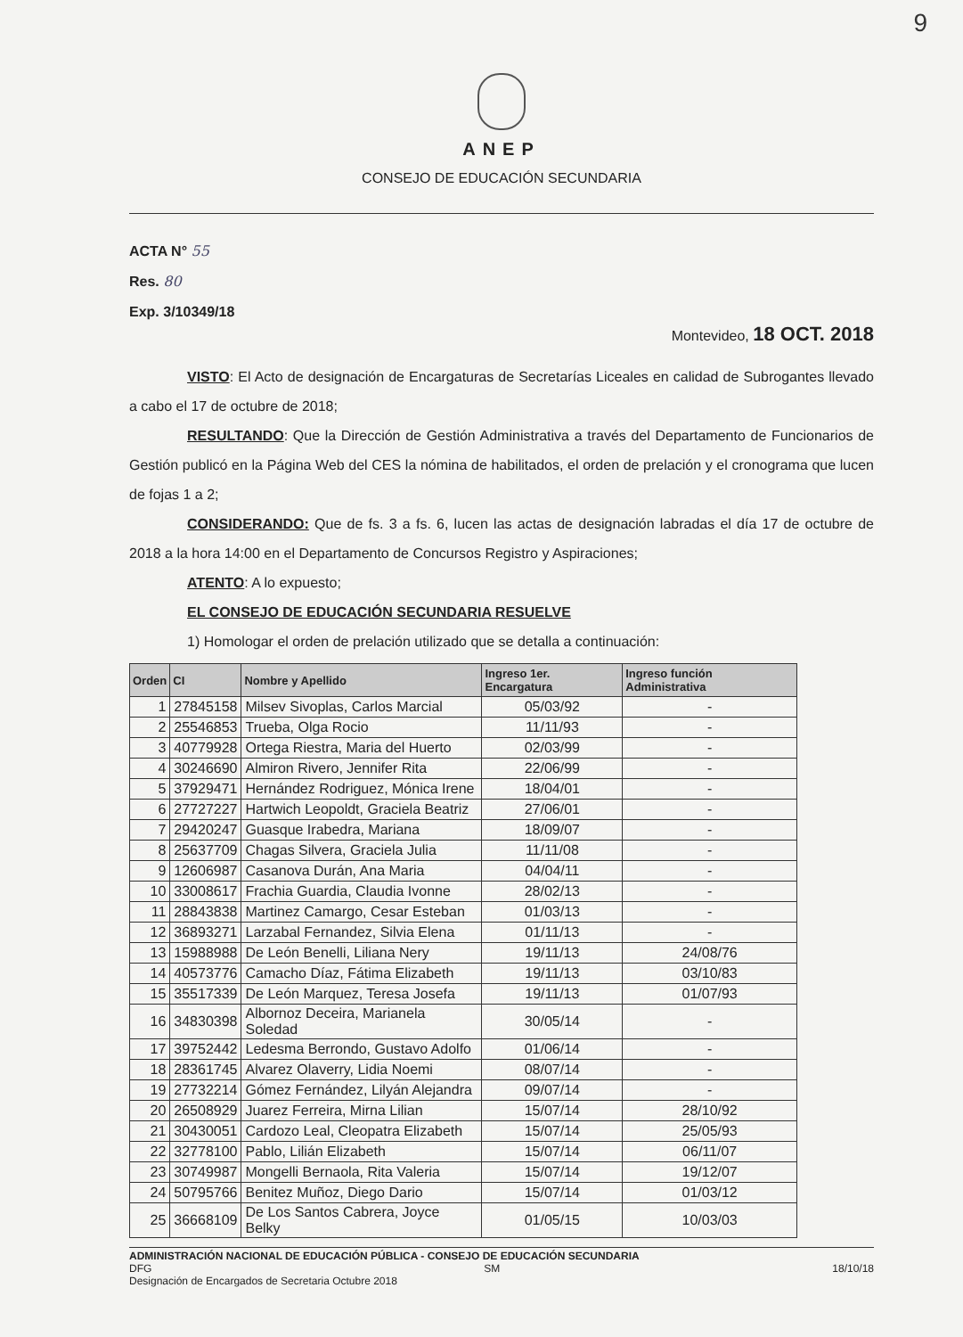9
ANEP
CONSEJO DE EDUCACIÓN SECUNDARIA
ACTA N° 55
Res. 80
Exp. 3/10349/18
Montevideo, 18 OCT. 2018
VISTO: El Acto de designación de Encargaturas de Secretarías Liceales en calidad de Subrogantes llevado a cabo el 17 de octubre de 2018;
RESULTANDO: Que la Dirección de Gestión Administrativa a través del Departamento de Funcionarios de Gestión publicó en la Página Web del CES la nómina de habilitados, el orden de prelación y el cronograma que lucen de fojas 1 a 2;
CONSIDERANDO: Que de fs. 3 a fs. 6, lucen las actas de designación labradas el día 17 de octubre de 2018 a la hora 14:00 en el Departamento de Concursos Registro y Aspiraciones;
ATENTO: A lo expuesto;
EL CONSEJO DE EDUCACIÓN SECUNDARIA RESUELVE
1) Homologar el orden de prelación utilizado que se detalla a continuación:
| Orden | CI | Nombre y Apellido | Ingreso 1er. Encargatura | Ingreso función Administrativa |
| --- | --- | --- | --- | --- |
| 1 | 27845158 | Milsev Sivoplas, Carlos Marcial | 05/03/92 | - |
| 2 | 25546853 | Trueba, Olga Rocio | 11/11/93 | - |
| 3 | 40779928 | Ortega Riestra, Maria del Huerto | 02/03/99 | - |
| 4 | 30246690 | Almiron Rivero, Jennifer Rita | 22/06/99 | - |
| 5 | 37929471 | Hernández Rodriguez, Mónica Irene | 18/04/01 | - |
| 6 | 27727227 | Hartwich Leopoldt, Graciela Beatriz | 27/06/01 | - |
| 7 | 29420247 | Guasque Irabedra, Mariana | 18/09/07 | - |
| 8 | 25637709 | Chagas Silvera, Graciela Julia | 11/11/08 | - |
| 9 | 12606987 | Casanova Durán, Ana Maria | 04/04/11 | - |
| 10 | 33008617 | Frachia Guardia, Claudia Ivonne | 28/02/13 | - |
| 11 | 28843838 | Martinez Camargo, Cesar Esteban | 01/03/13 | - |
| 12 | 36893271 | Larzabal Fernandez, Silvia Elena | 01/11/13 | - |
| 13 | 15988988 | De León Benelli, Liliana Nery | 19/11/13 | 24/08/76 |
| 14 | 40573776 | Camacho Díaz, Fátima Elizabeth | 19/11/13 | 03/10/83 |
| 15 | 35517339 | De León Marquez, Teresa Josefa | 19/11/13 | 01/07/93 |
| 16 | 34830398 | Albornoz Deceira, Marianela Soledad | 30/05/14 | - |
| 17 | 39752442 | Ledesma Berrondo, Gustavo Adolfo | 01/06/14 | - |
| 18 | 28361745 | Alvarez Olaverry, Lidia Noemi | 08/07/14 | - |
| 19 | 27732214 | Gómez Fernández, Lilyán Alejandra | 09/07/14 | - |
| 20 | 26508929 | Juarez Ferreira, Mirna Lilian | 15/07/14 | 28/10/92 |
| 21 | 30430051 | Cardozo Leal, Cleopatra Elizabeth | 15/07/14 | 25/05/93 |
| 22 | 32778100 | Pablo, Lilián Elizabeth | 15/07/14 | 06/11/07 |
| 23 | 30749987 | Mongelli Bernaola, Rita Valeria | 15/07/14 | 19/12/07 |
| 24 | 50795766 | Benitez Muñoz, Diego Dario | 15/07/14 | 01/03/12 |
| 25 | 36668109 | De Los Santos Cabrera, Joyce Belky | 01/05/15 | 10/03/03 |
ADMINISTRACIÓN NACIONAL DE EDUCACIÓN PÚBLICA - CONSEJO DE EDUCACIÓN SECUNDARIA
DFG SM 18/10/18
Designación de Encargados de Secretaria Octubre 2018